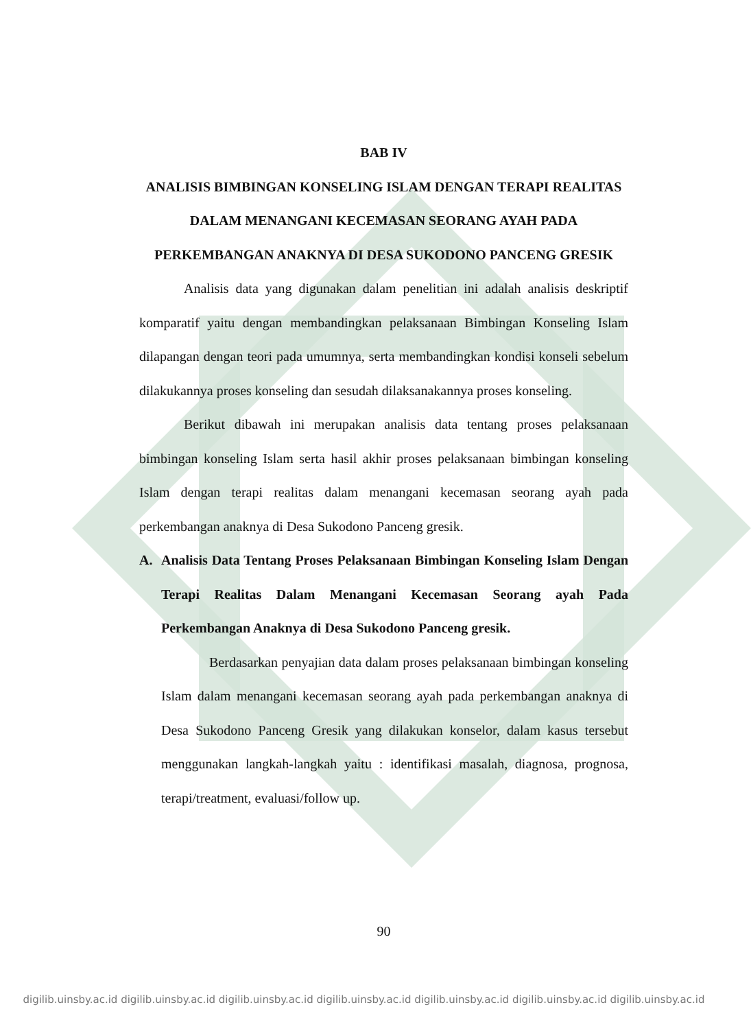BAB IV
ANALISIS BIMBINGAN KONSELING ISLAM DENGAN TERAPI REALITAS DALAM MENANGANI KECEMASAN SEORANG AYAH PADA PERKEMBANGAN ANAKNYA DI DESA SUKODONO PANCENG GRESIK
Analisis data yang digunakan dalam penelitian ini adalah analisis deskriptif komparatif yaitu dengan membandingkan pelaksanaan Bimbingan Konseling Islam dilapangan dengan teori pada umumnya, serta membandingkan kondisi konseli sebelum dilakukannya proses konseling dan sesudah dilaksanakannya proses konseling.
Berikut dibawah ini merupakan analisis data tentang proses pelaksanaan bimbingan konseling Islam serta hasil akhir proses pelaksanaan bimbingan konseling Islam dengan terapi realitas dalam menangani kecemasan seorang ayah pada perkembangan anaknya di Desa Sukodono Panceng gresik.
A. Analisis Data Tentang Proses Pelaksanaan Bimbingan Konseling Islam Dengan Terapi Realitas Dalam Menangani Kecemasan Seorang ayah Pada Perkembangan Anaknya di Desa Sukodono Panceng gresik.
Berdasarkan penyajian data dalam proses pelaksanaan bimbingan konseling Islam dalam menangani kecemasan seorang ayah pada perkembangan anaknya di Desa Sukodono Panceng Gresik yang dilakukan konselor, dalam kasus tersebut menggunakan langkah-langkah yaitu : identifikasi masalah, diagnosa, prognosa, terapi/treatment, evaluasi/follow up.
90
digilib.uinsby.ac.id digilib.uinsby.ac.id digilib.uinsby.ac.id digilib.uinsby.ac.id digilib.uinsby.ac.id digilib.uinsby.ac.id digilib.uinsby.ac.id